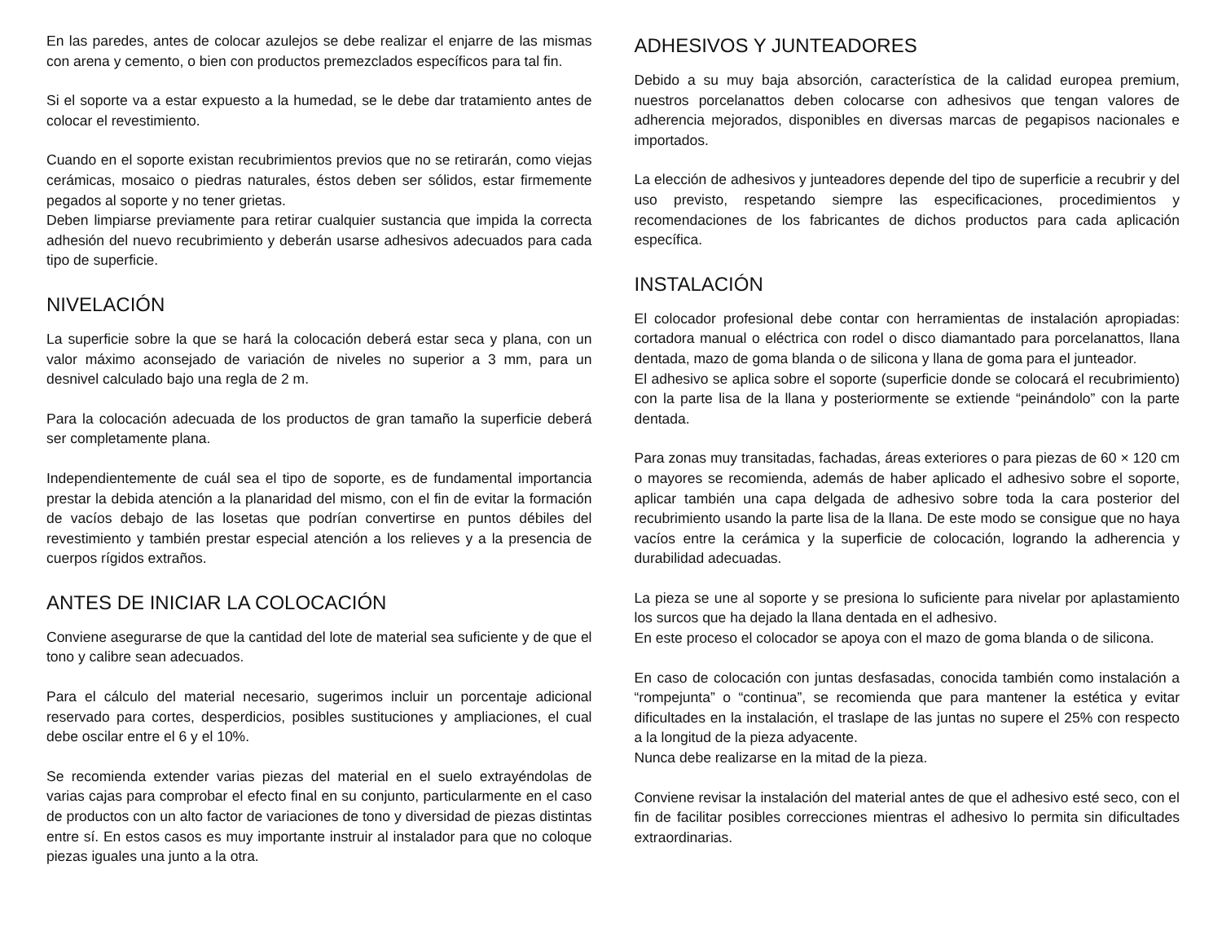En las paredes, antes de colocar azulejos se debe realizar el enjarre de las mismas con arena y cemento, o bien con productos premezclados específicos para tal fin.
Si el soporte va a estar expuesto a la humedad, se le debe dar tratamiento antes de colocar el revestimiento.
Cuando en el soporte existan recubrimientos previos que no se retirarán, como viejas cerámicas, mosaico o piedras naturales, éstos deben ser sólidos, estar firmemente pegados al soporte y no tener grietas.
Deben limpiarse previamente para retirar cualquier sustancia que impida la correcta adhesión del nuevo recubrimiento y deberán usarse adhesivos adecuados para cada tipo de superficie.
NIVELACIÓN
La superficie sobre la que se hará la colocación deberá estar seca y plana, con un valor máximo aconsejado de variación de niveles no superior a 3 mm, para un desnivel calculado bajo una regla de 2 m.
Para la colocación adecuada de los productos de gran tamaño la superficie deberá ser completamente plana.
Independientemente de cuál sea el tipo de soporte, es de fundamental importancia prestar la debida atención a la planaridad del mismo, con el fin de evitar la formación de vacíos debajo de las losetas que podrían convertirse en puntos débiles del revestimiento y también prestar especial atención a los relieves y a la presencia de cuerpos rígidos extraños.
ANTES DE INICIAR LA COLOCACIÓN
Conviene asegurarse de que la cantidad del lote de material sea suficiente y de que el tono y calibre sean adecuados.
Para el cálculo del material necesario, sugerimos incluir un porcentaje adicional reservado para cortes, desperdicios, posibles sustituciones y ampliaciones, el cual debe oscilar entre el 6 y el 10%.
Se recomienda extender varias piezas del material en el suelo extrayéndolas de varias cajas para comprobar el efecto final en su conjunto, particularmente en el caso de productos con un alto factor de variaciones de tono y diversidad de piezas distintas entre sí. En estos casos es muy importante instruir al instalador para que no coloque piezas iguales una junto a la otra.
ADHESIVOS Y JUNTEADORES
Debido a su muy baja absorción, característica de la calidad europea premium, nuestros porcelanattos deben colocarse con adhesivos que tengan valores de adherencia mejorados, disponibles en diversas marcas de pegapisos nacionales e importados.
La elección de adhesivos y junteadores depende del tipo de superficie a recubrir y del uso previsto, respetando siempre las especificaciones, procedimientos y recomendaciones de los fabricantes de dichos productos para cada aplicación específica.
INSTALACIÓN
El colocador profesional debe contar con herramientas de instalación apropiadas: cortadora manual o eléctrica con rodel o disco diamantado para porcelanattos, llana dentada, mazo de goma blanda o de silicona y llana de goma para el junteador.
El adhesivo se aplica sobre el soporte (superficie donde se colocará el recubrimiento) con la parte lisa de la llana y posteriormente se extiende “peinándolo” con la parte dentada.
Para zonas muy transitadas, fachadas, áreas exteriores o para piezas de 60 × 120 cm o mayores se recomienda, además de haber aplicado el adhesivo sobre el soporte, aplicar también una capa delgada de adhesivo sobre toda la cara posterior del recubrimiento usando la parte lisa de la llana. De este modo se consigue que no haya vacíos entre la cerámica y la superficie de colocación, logrando la adherencia y durabilidad adecuadas.
La pieza se une al soporte y se presiona lo suficiente para nivelar por aplastamiento los surcos que ha dejado la llana dentada en el adhesivo.
En este proceso el colocador se apoya con el mazo de goma blanda o de silicona.
En caso de colocación con juntas desfasadas, conocida también como instalación a “rompejunta” o “continua”, se recomienda que para mantener la estética y evitar dificultades en la instalación, el traslape de las juntas no supere el 25% con respecto a la longitud de la pieza adyacente.
Nunca debe realizarse en la mitad de la pieza.
Conviene revisar la instalación del material antes de que el adhesivo esté seco, con el fin de facilitar posibles correcciones mientras el adhesivo lo permita sin dificultades extraordinarias.